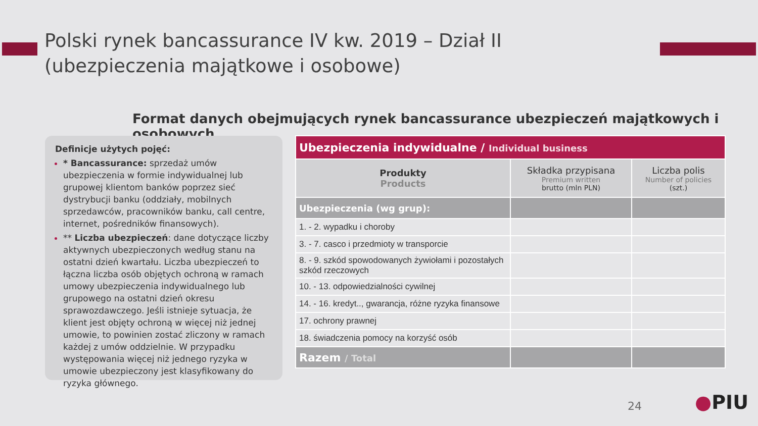Polski rynek bancassurance IV kw. 2019 – Dział II
(ubezpieczenia majątkowe i osobowe)
Format danych obejmujących rynek bancassurance ubezpieczeń majątkowych i osobowych
Definicje użytych pojęć:
* Bancassurance: sprzedaż umów ubezpieczenia w formie indywidualnej lub grupowej klientom banków poprzez sieć dystrybucji banku (oddziały, mobilnych sprzedawców, pracowników banku, call centre, internet, pośredników finansowych).
** Liczba ubezpieczeń: dane dotyczące liczby aktywnych ubezpieczonych według stanu na ostatni dzień kwartału. Liczba ubezpieczeń to łączna liczba osób objętych ochroną w ramach umowy ubezpieczenia indywidualnego lub grupowego na ostatni dzień okresu sprawozdawczego. Jeśli istnieje sytuacja, że klient jest objęty ochroną w więcej niż jednej umowie, to powinien zostać zliczony w ramach każdej z umów oddzielnie. W przypadku występowania więcej niż jednego ryzyka w umowie ubezpieczony jest klasyfikowany do ryzyka głównego.
| Ubezpieczenia indywidualne / Individual business | | |
| --- | --- | --- |
| Produkty Products | Składka przypisana Premium written brutto (mln PLN) | Liczba polis Number of policies (szt.) |
| Ubezpieczenia (wg grup): | | |
| 1. - 2. wypadku i choroby | | |
| 3. - 7. casco i przedmioty w transporcie | | |
| 8. - 9. szkód spowodowanych żywiołami i pozostałych szkód rzeczowych | | |
| 10. - 13. odpowiedzialności cywilnej | | |
| 14. - 16. kredyt.., gwarancja, różne ryzyka finansowe | | |
| 17. ochrony prawnej | | |
| 18. świadczenia pomocy na korzyść osób | | |
| Razem / Total | | |
24 ●PIU